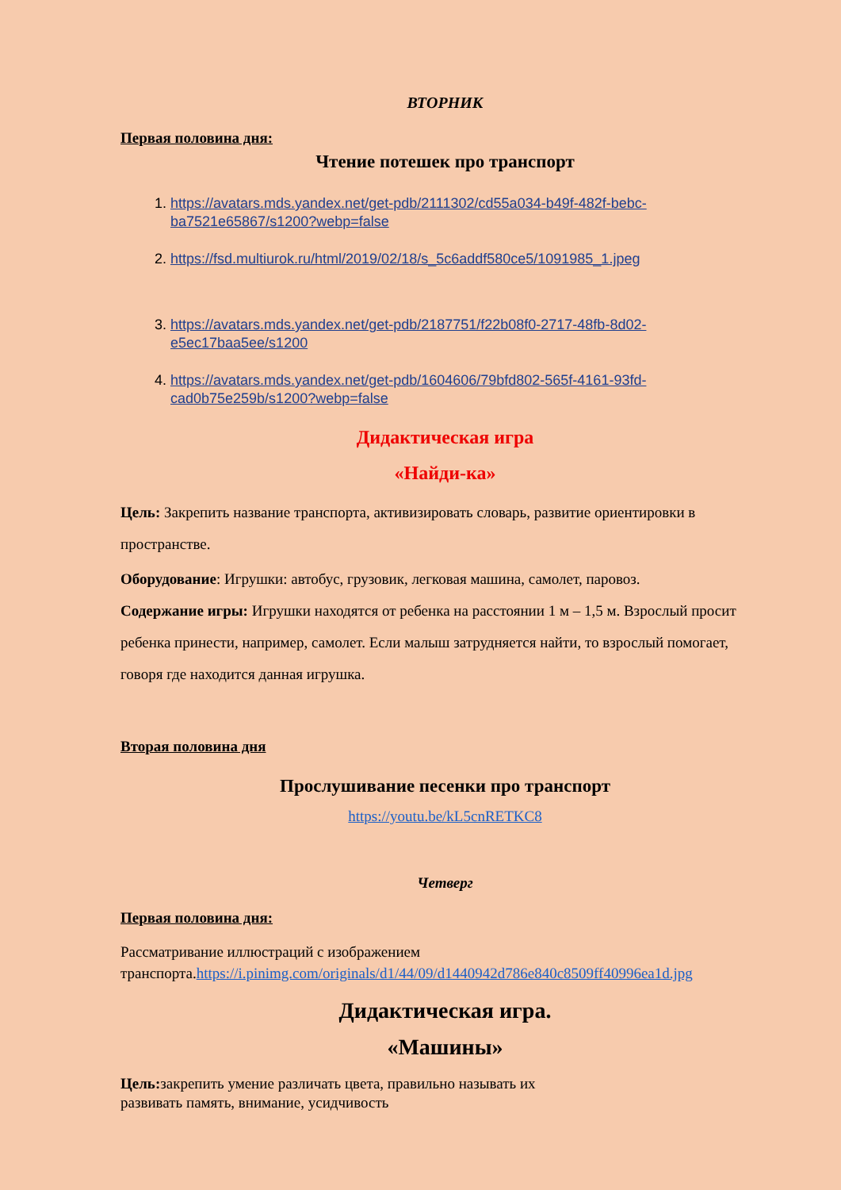ВТОРНИК
Первая половина дня:
Чтение потешек про транспорт
1. https://avatars.mds.yandex.net/get-pdb/2111302/cd55a034-b49f-482f-bebc-ba7521e65867/s1200?webp=false
2. https://fsd.multiurok.ru/html/2019/02/18/s_5c6addf580ce5/1091985_1.jpeg
3. https://avatars.mds.yandex.net/get-pdb/2187751/f22b08f0-2717-48fb-8d02-e5ec17baa5ee/s1200
4. https://avatars.mds.yandex.net/get-pdb/1604606/79bfd802-565f-4161-93fd-cad0b75e259b/s1200?webp=false
Дидактическая игра
«Найди-ка»
Цель: Закрепить название транспорта, активизировать словарь, развитие ориентировки в пространстве.
Оборудование: Игрушки: автобус, грузовик, легковая машина, самолет, паровоз.
Содержание игры: Игрушки находятся от ребенка на расстоянии 1 м – 1,5 м. Взрослый просит ребенка принести, например, самолет. Если малыш затрудняется найти, то взрослый помогает, говоря где находится данная игрушка.
Вторая половина дня
Прослушивание песенки про транспорт
https://youtu.be/kL5cnRETKC8
Четверг
Первая половина дня:
Рассматривание иллюстраций с изображением транспорта.https://i.pinimg.com/originals/d1/44/09/d1440942d786e840c8509ff40996ea1d.jpg
Дидактическая игра.
«Машины»
Цель: закрепить умение различать цвета, правильно называть их
развивать память, внимание, усидчивость